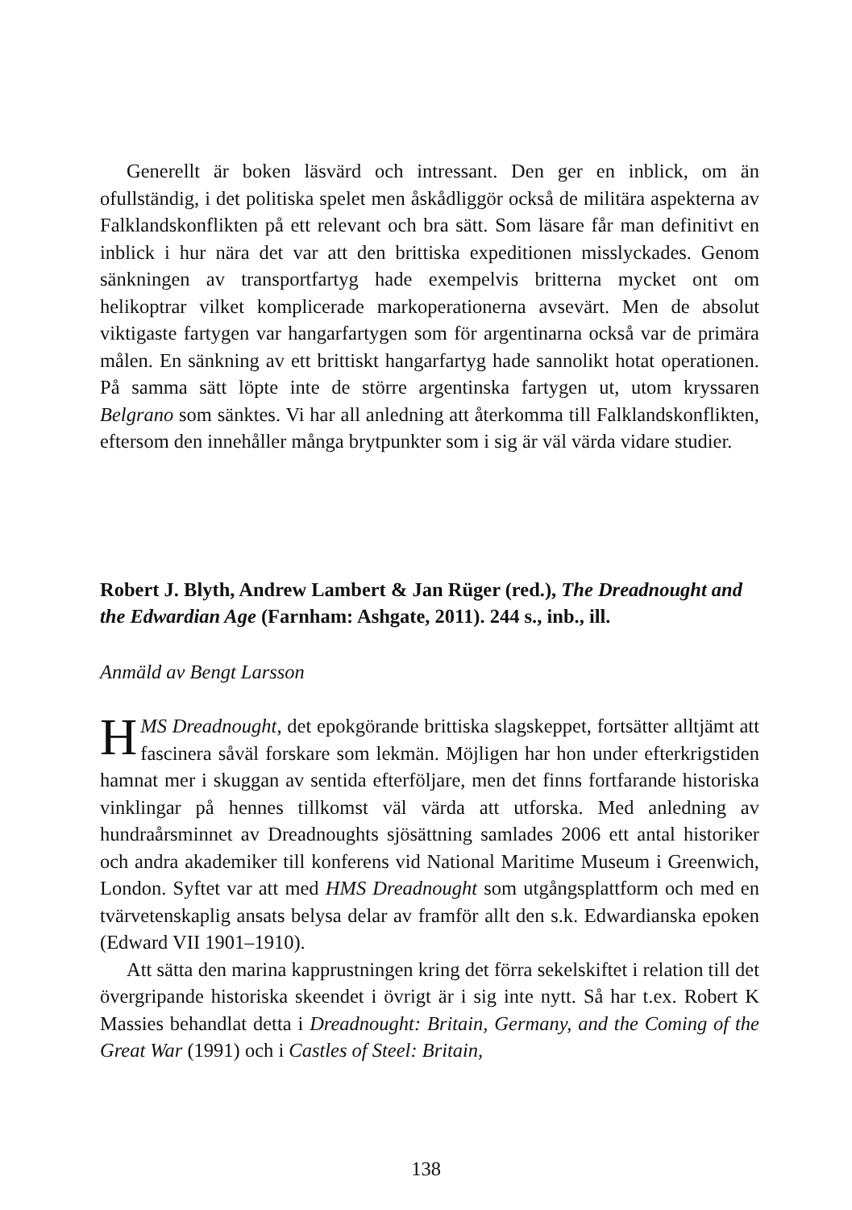Generellt är boken läsvärd och intressant. Den ger en inblick, om än ofullständig, i det politiska spelet men åskådliggör också de militära aspekterna av Falklandskonflikten på ett relevant och bra sätt. Som läsare får man definitivt en inblick i hur nära det var att den brittiska expeditionen misslyckades. Genom sänkningen av transportfartyg hade exempelvis britterna mycket ont om helikoptrar vilket komplicerade markoperationerna avsevärt. Men de absolut viktigaste fartygen var hangarfartygen som för argentinarna också var de primära målen. En sänkning av ett brittiskt hangarfartyg hade sannolikt hotat operationen. På samma sätt löpte inte de större argentinska fartygen ut, utom kryssaren Belgrano som sänktes. Vi har all anledning att återkomma till Falklandskonflikten, eftersom den innehåller många brytpunkter som i sig är väl värda vidare studier.
Robert J. Blyth, Andrew Lambert & Jan Rüger (red.), The Dreadnought and the Edwardian Age (Farnham: Ashgate, 2011). 244 s., inb., ill.
Anmäld av Bengt Larsson
HMS Dreadnought, det epokgörande brittiska slagskeppet, fortsätter alltjämt att fascinera såväl forskare som lekmän. Möjligen har hon under efterkrigstiden hamnat mer i skuggan av sentida efterföljare, men det finns fortfarande historiska vinklingar på hennes tillkomst väl värda att utforska. Med anledning av hundraårsminnet av Dreadnoughts sjösättning samlades 2006 ett antal historiker och andra akademiker till konferens vid National Maritime Museum i Greenwich, London. Syftet var att med HMS Dreadnought som utgångsplattform och med en tvärvetenskaplig ansats belysa delar av framför allt den s.k. Edwardianska epoken (Edward VII 1901–1910).
Att sätta den marina kapprustningen kring det förra sekelskiftet i relation till det övergripande historiska skeendet i övrigt är i sig inte nytt. Så har t.ex. Robert K Massies behandlat detta i Dreadnought: Britain, Germany, and the Coming of the Great War (1991) och i Castles of Steel: Britain,
138